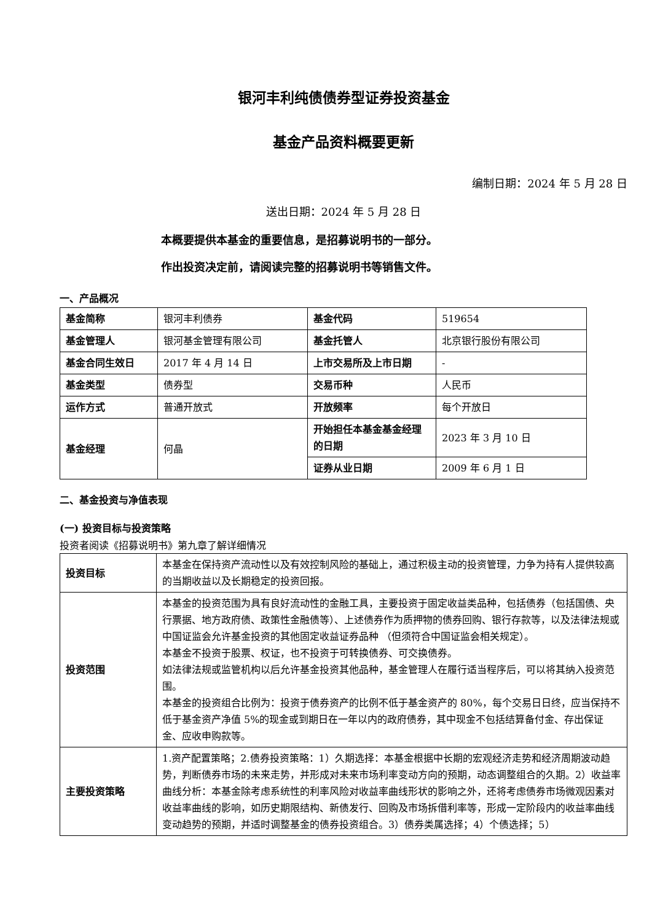银河丰利纯债债券型证券投资基金
基金产品资料概要更新
编制日期：2024 年 5 月 28 日
送出日期：2024 年 5 月 28 日
本概要提供本基金的重要信息，是招募说明书的一部分。
作出投资决定前，请阅读完整的招募说明书等销售文件。
一、产品概况
| 基金简称 | 银河丰利债券 | 基金代码 | 519654 |
| 基金管理人 | 银河基金管理有限公司 | 基金托管人 | 北京银行股份有限公司 |
| 基金合同生效日 | 2017 年 4 月 14 日 | 上市交易所及上市日期 | - |
| 基金类型 | 债券型 | 交易币种 | 人民币 |
| 运作方式 | 普通开放式 | 开放频率 | 每个开放日 |
| 基金经理 | 何晶 | 开始担任本基金基金经理的日期 | 2023 年 3 月 10 日 |
| | | 证券从业日期 | 2009 年 6 月 1 日 |
二、基金投资与净值表现
(一) 投资目标与投资策略
投资者阅读《招募说明书》第九章了解详细情况
| 投资目标 | 本基金在保持资产流动性以及有效控制风险的基础上，通过积极主动的投资管理，力争为持有人提供较高的当期收益以及长期稳定的投资回报。 |
| 投资范围 | 本基金的投资范围为具有良好流动性的金融工具，主要投资于固定收益类品种，包括债券（包括国债、央行票据、地方政府债、政策性金融债等）、上述债券作为质押物的债券回购、银行存款等，以及法律法规或中国证监会允许基金投资的其他固定收益证券品种 （但须符合中国证监会相关规定）。 本基金不投资于股票、权证，也不投资于可转换债券、可交换债券。 如法律法规或监管机构以后允许基金投资其他品种，基金管理人在履行适当程序后，可以将其纳入投资范围。 本基金的投资组合比例为：投资于债券资产的比例不低于基金资产的 80%，每个交易日日终，应当保持不低于基金资产净值 5%的现金或到期日在一年以内的政府债券，其中现金不包括结算备付金、存出保证金、应收申购款等。 |
| 主要投资策略 | 1.资产配置策略；2.债券投资策略：1）久期选择：本基金根据中长期的宏观经济走势和经济周期波动趋势，判断债券市场的未来走势，并形成对未来市场利率变动方向的预期，动态调整组合的久期。2）收益率曲线分析：本基金除考虑系统性的利率风险对收益率曲线形状的影响之外，还将考虑债券市场微观因素对收益率曲线的影响，如历史期限结构、新债发行、回购及市场拆借利率等，形成一定阶段内的收益率曲线变动趋势的预期，并适时调整基金的债券投资组合。3）债券类属选择；4）个债选择；5） |